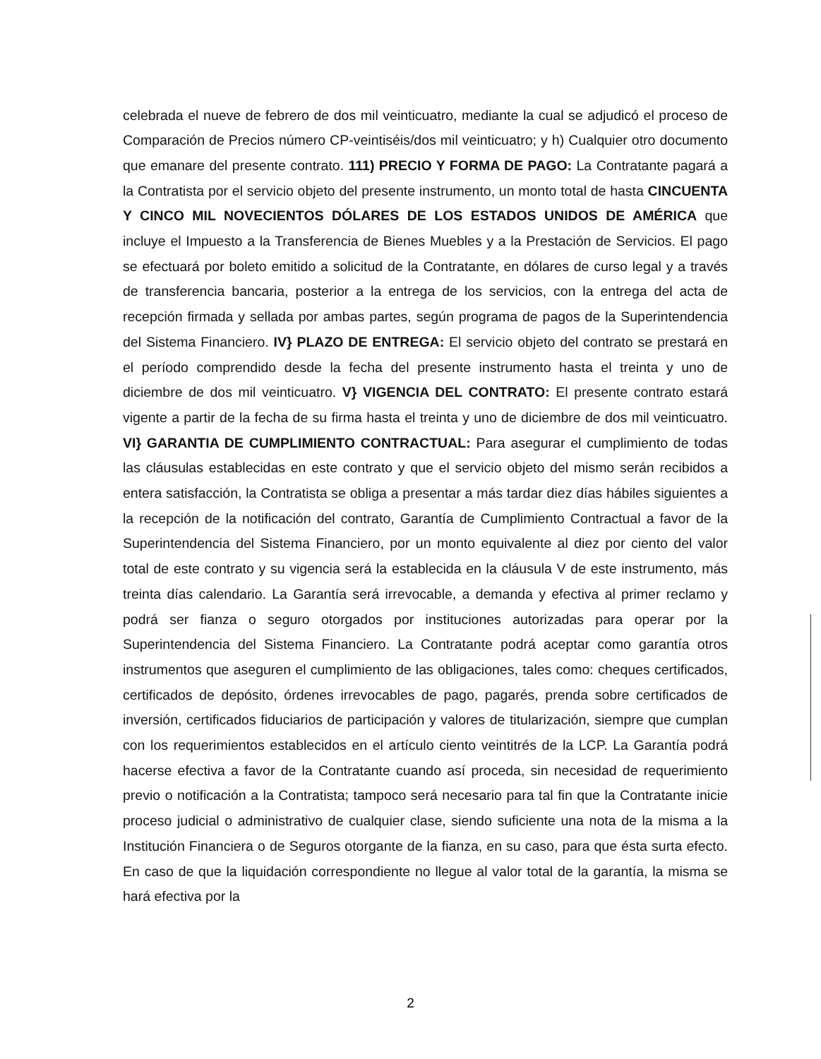celebrada el nueve de febrero de dos mil veinticuatro, mediante la cual se adjudicó el proceso de Comparación de Precios número CP-veintiséis/dos mil veinticuatro; y h) Cualquier otro documento que emanare del presente contrato. 111) PRECIO Y FORMA DE PAGO: La Contratante pagará a la Contratista por el servicio objeto del presente instrumento, un monto total de hasta CINCUENTA Y CINCO MIL NOVECIENTOS DÓLARES DE LOS ESTADOS UNIDOS DE AMÉRICA que incluye el Impuesto a la Transferencia de Bienes Muebles y a la Prestación de Servicios. El pago se efectuará por boleto emitido a solicitud de la Contratante, en dólares de curso legal y a través de transferencia bancaria, posterior a la entrega de los servicios, con la entrega del acta de recepción firmada y sellada por ambas partes, según programa de pagos de la Superintendencia del Sistema Financiero. IV} PLAZO DE ENTREGA: El servicio objeto del contrato se prestará en el período comprendido desde la fecha del presente instrumento hasta el treinta y uno de diciembre de dos mil veinticuatro. V} VIGENCIA DEL CONTRATO: El presente contrato estará vigente a partir de la fecha de su firma hasta el treinta y uno de diciembre de dos mil veinticuatro. VI} GARANTIA DE CUMPLIMIENTO CONTRACTUAL: Para asegurar el cumplimiento de todas las cláusulas establecidas en este contrato y que el servicio objeto del mismo serán recibidos a entera satisfacción, la Contratista se obliga a presentar a más tardar diez días hábiles siguientes a la recepción de la notificación del contrato, Garantía de Cumplimiento Contractual a favor de la Superintendencia del Sistema Financiero, por un monto equivalente al diez por ciento del valor total de este contrato y su vigencia será la establecida en la cláusula V de este instrumento, más treinta días calendario. La Garantía será irrevocable, a demanda y efectiva al primer reclamo y podrá ser fianza o seguro otorgados por instituciones autorizadas para operar por la Superintendencia del Sistema Financiero. La Contratante podrá aceptar como garantía otros instrumentos que aseguren el cumplimiento de las obligaciones, tales como: cheques certificados, certificados de depósito, órdenes irrevocables de pago, pagarés, prenda sobre certificados de inversión, certificados fiduciarios de participación y valores de titularización, siempre que cumplan con los requerimientos establecidos en el artículo ciento veintitrés de la LCP. La Garantía podrá hacerse efectiva a favor de la Contratante cuando así proceda, sin necesidad de requerimiento previo o notificación a la Contratista; tampoco será necesario para tal fin que la Contratante inicie proceso judicial o administrativo de cualquier clase, siendo suficiente una nota de la misma a la Institución Financiera o de Seguros otorgante de la fianza, en su caso, para que ésta surta efecto. En caso de que la liquidación correspondiente no llegue al valor total de la garantía, la misma se hará efectiva por la
2